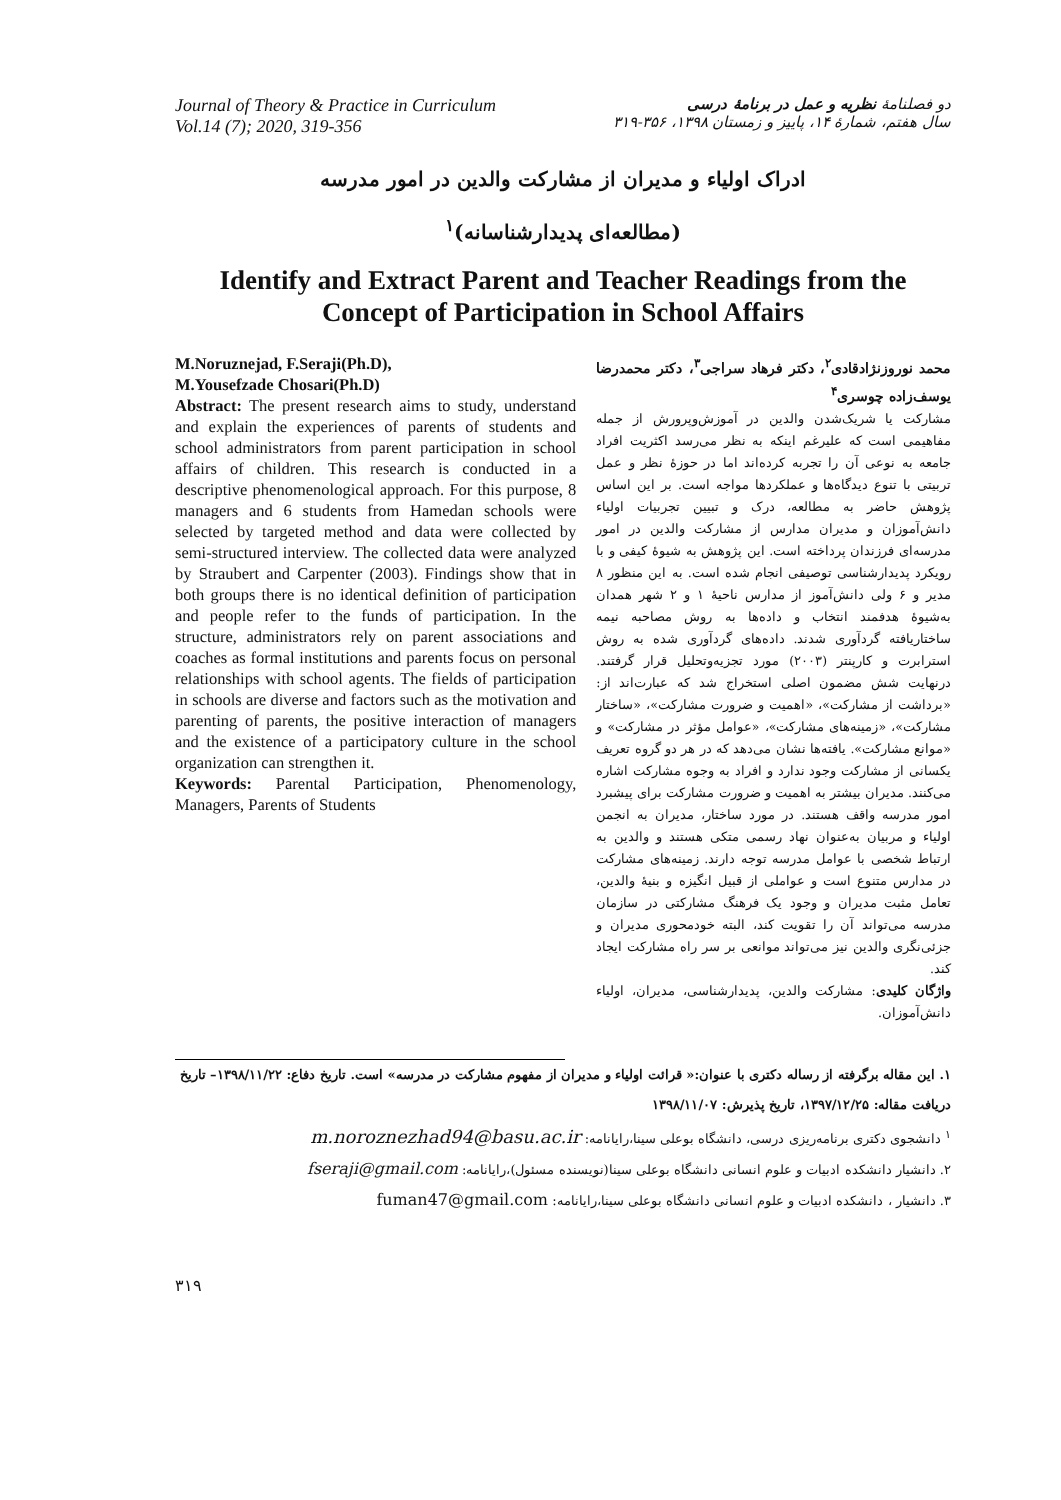Journal of Theory & Practice in Curriculum
Vol.14 (7); 2020, 319-356
دو فصلنامهٔ نظریه و عمل در برنامهٔ درسی
سال هفتم، شمارهٔ ۱۴، پاییز و زمستان ۱۳۹۸، ۳۵۶-۳۱۹
ادراک اولیاء و مدیران از مشارکت والدین در امور مدرسه
(مطالعه‌ای پدیدارشناسانه)<sup>۱</sup>
Identify and Extract Parent and Teacher Readings from the
Concept of Participation in School Affairs
M.Noruznejad, F.Seraji(Ph.D),
M.Yousefzade Chosari(Ph.D)
Abstract: The present research aims to study, understand and explain the experiences of parents of students and school administrators from parent participation in school affairs of children. This research is conducted in a descriptive phenomenological approach. For this purpose, 8 managers and 6 students from Hamedan schools were selected by targeted method and data were collected by semi-structured interview. The collected data were analyzed by Straubert and Carpenter (2003). Findings show that in both groups there is no identical definition of participation and people refer to the funds of participation. In the structure, administrators rely on parent associations and coaches as formal institutions and parents focus on personal relationships with school agents. The fields of participation in schools are diverse and factors such as the motivation and parenting of parents, the positive interaction of managers and the existence of a participatory culture in the school organization can strengthen it.
Keywords: Parental Participation, Phenomenology, Managers, Parents of Students
محمد نوروزنژادقادی<sup>۲</sup>، دکتر فرهاد سراجی<sup>۳</sup>، دکتر محمدرضا یوسف‌زاده چوسری<sup>۴</sup>
مشارکت یا شریک‌شدن والدین در آموزش‌وپرورش از جمله مفاهیمی است که علیرغم اینکه به نظر می‌رسد اکثریت افراد جامعه به نوعی آن را تجربه کرده‌اند اما در حوزهٔ نظر و عمل تربیتی با تنوع دیدگاه‌ها و عملکردها مواجه است. بر این اساس پژوهش حاضر به مطالعه، درک و تبیین تجربیات اولیاء دانش‌آموزان و مدیران مدارس از مشارکت والدین در امور مدرسه‌ای فرزندان پرداخته است. این پژوهش به شیوهٔ کیفی و با رویکرد پدیدارشناسی توصیفی انجام شده است. به این منظور ۸ مدیر و ۶ ولی دانش‌آموز از مدارس ناحیهٔ ۱ و ۲ شهر همدان به‌شیوهٔ هدفمند انتخاب و داده‌ها به روش مصاحبه نیمه ساختاریافته گردآوری شدند. داده‌های گردآوری شده به روش استرابرت و کارپنتر (۲۰۰۳) مورد تجزیه‌وتحلیل قرار گرفتند. درنهایت شش مضمون اصلی استخراج شد که عبارت‌اند از: «برداشت از مشارکت»، «اهمیت و ضرورت مشارکت»، «ساختار مشارکت»، «زمینه‌های مشارکت»، «عوامل مؤثر در مشارکت» و «موانع مشارکت». یافته‌ها نشان می‌دهد که در هر دو گروه تعریف یکسانی از مشارکت وجود ندارد و افراد به وجوه مشارکت اشاره می‌کنند. مدیران بیشتر به اهمیت و ضرورت مشارکت برای پیشبرد امور مدرسه واقف هستند. در مورد ساختار، مدیران به انجمن اولیاء و مربیان به‌عنوان نهاد رسمی متکی هستند و والدین به ارتباط شخصی با عوامل مدرسه توجه دارند. زمینه‌های مشارکت در مدارس متنوع است و عواملی از قبیل انگیزه و بنیهٔ والدین، تعامل مثبت مدیران و وجود یک فرهنگ مشارکتی در سازمان مدرسه می‌تواند آن را تقویت کند، البته خودمحوری مدیران و جزئی‌نگری والدین نیز می‌تواند موانعی بر سر راه مشارکت ایجاد کند.
واژگان کلیدی: مشارکت والدین، پدیدارشناسی، مدیران، اولیاء دانش‌آموزان.
۱. این مقاله برگرفته از رساله دکتری با عنوان:« قرائت اولیاء و مدیران از مفهوم مشارکت در مدرسه» است. تاریخ دفاع: ۱۳۹۸/۱۱/۲۲– تاریخ دریافت مقاله: ۱۳۹۷/۱۲/۲۵، تاریخ پذیرش: ۱۳۹۸/۱۱/۰۷
<sup>۱</sup> دانشجوی دکتری برنامه‌ریزی درسی، دانشگاه بوعلی سینا،رایانامه: m.noroznezhad94@basu.ac.ir
۲. دانشیار دانشکده ادبیات و علوم انسانی دانشگاه بوعلی سینا(نویسنده مسئول)،رایانامه: fseraji@gmail.com
۳. دانشیار ، دانشکده ادبیات و علوم انسانی دانشگاه بوعلی سینا،رایانامه: fuman47@gmail.com
۳۱۹